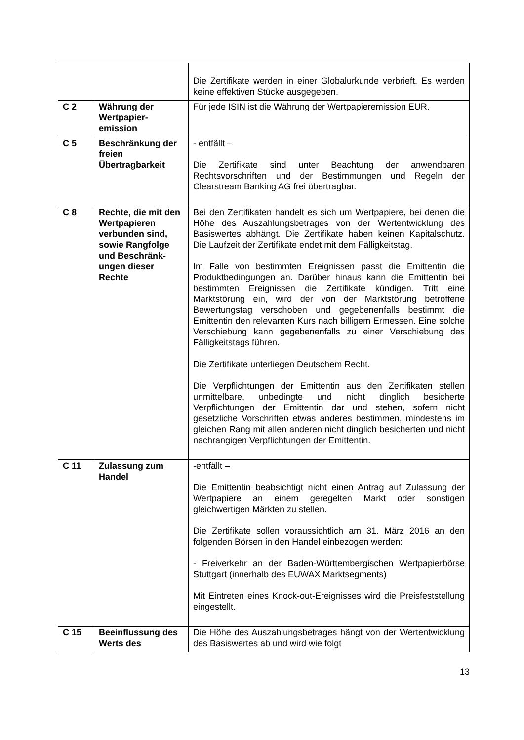| | | Die Zertifikate werden in einer Globalurkunde verbrieft. Es werden keine effektiven Stücke ausgegeben. |
| C 2 | Währung der Wertpapier-emission | Für jede ISIN ist die Währung der Wertpapieremission EUR. |
| C 5 | Beschränkung der freien Übertragbarkeit | - entfällt – Die Zertifikate sind unter Beachtung der anwendbaren Rechtsvorschriften und der Bestimmungen und Regeln der Clearstream Banking AG frei übertragbar. |
| C 8 | Rechte, die mit den Wertpapieren verbunden sind, sowie Rangfolge und Beschränk-ungen dieser Rechte | Bei den Zertifikaten handelt es sich um Wertpapiere, bei denen die Höhe des Auszahlungsbetrages von der Wertentwicklung des Basiswertes abhängt. Die Zertifikate haben keinen Kapitalschutz. Die Laufzeit der Zertifikate endet mit dem Fälligkeitstag. Im Falle von bestimmten Ereignissen passt die Emittentin die Produktbedingungen an. Darüber hinaus kann die Emittentin bei bestimmten Ereignissen die Zertifikate kündigen. Tritt eine Marktstörung ein, wird der von der Marktstörung betroffene Bewertungstag verschoben und gegebenenfalls bestimmt die Emittentin den relevanten Kurs nach billigem Ermessen. Eine solche Verschiebung kann gegebenenfalls zu einer Verschiebung des Fälligkeitstags führen. Die Zertifikate unterliegen Deutschem Recht. Die Verpflichtungen der Emittentin aus den Zertifikaten stellen unmittelbare, unbedingte und nicht dinglich besicherte Verpflichtungen der Emittentin dar und stehen, sofern nicht gesetzliche Vorschriften etwas anderes bestimmen, mindestens im gleichen Rang mit allen anderen nicht dinglich besicherten und nicht nachrangigen Verpflichtungen der Emittentin. |
| C 11 | Zulassung zum Handel | -entfällt – Die Emittentin beabsichtigt nicht einen Antrag auf Zulassung der Wertpapiere an einem geregelten Markt oder sonstigen gleichwertigen Märkten zu stellen. Die Zertifikate sollen voraussichtlich am 31. März 2016 an den folgenden Börsen in den Handel einbezogen werden: - Freiverkehr an der Baden-Württembergischen Wertpapierbörse Stuttgart (innerhalb des EUWAX Marktsegments) Mit Eintreten eines Knock-out-Ereignisses wird die Preisfeststellung eingestellt. |
| C 15 | Beeinflussung des Werts des | Die Höhe des Auszahlungsbetrages hängt von der Wertentwicklung des Basiswertes ab und wird wie folgt |
13